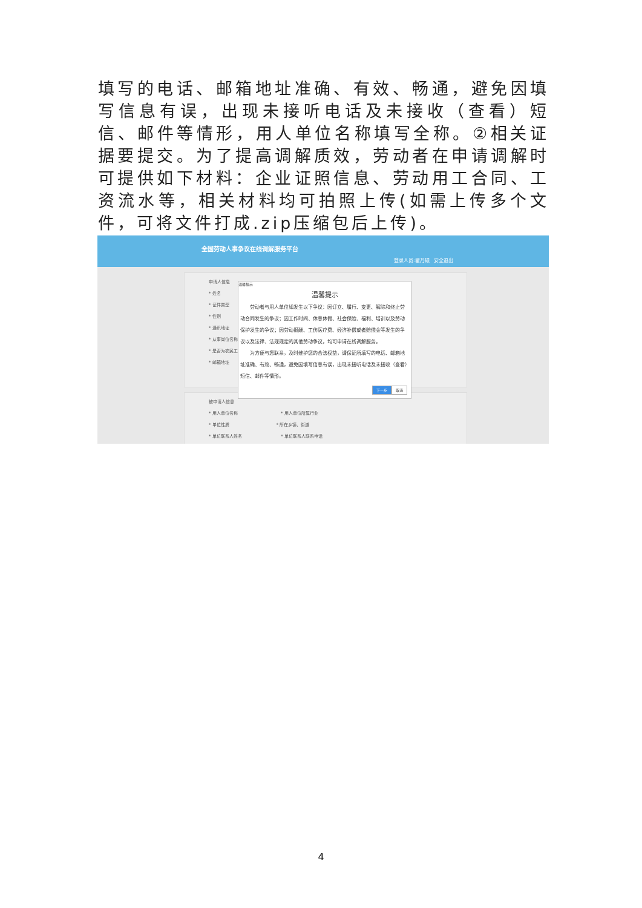填写的电话、邮箱地址准确、有效、畅通，避免因填写信息有误，出现未接听电话及未接收（查看）短信、邮件等情形，用人单位名称填写全称。②相关证据要提交。为了提高调解质效，劳动者在申请调解时可提供如下材料：企业证照信息、劳动用工合同、工资流水等，相关材料均可拍照上传(如需上传多个文件，可将文件打成.zip压缩包后上传)。
全国劳动人事争议在线调解服务平台
登录人员:翟乃硕 安全退出
申请人信息
* 姓名
* 证件类型
* 性别
* 通讯地址
* 从事岗位名称
* 是否为农民工
* 邮箱地址
被申请人信息
* 用人单位名称 * 用人单位所属行业
* 单位性质 * 所在乡镇、街道
* 单位联系人姓名 * 单位联系人联系电话
温馨提示
温馨提示
　　劳动者与用人单位如发生以下争议：因订立、履行、变更、解除和终止劳动合同发生的争议；因工作时间、休息休假、社会保险、福利、培训以及劳动保护发生的争议；因劳动报酬、工伤医疗费、经济补偿或者赔偿金等发生的争议以及法律、法规规定的其他劳动争议，均可申请在线调解服务。
　　为方便与您联系，及时维护您的合法权益，请保证所填写的电话、邮箱地址准确、有效、畅通，避免因填写信息有误，出现未接听电话及未接收（查看）短信、邮件等情形。
下一步 取消
4